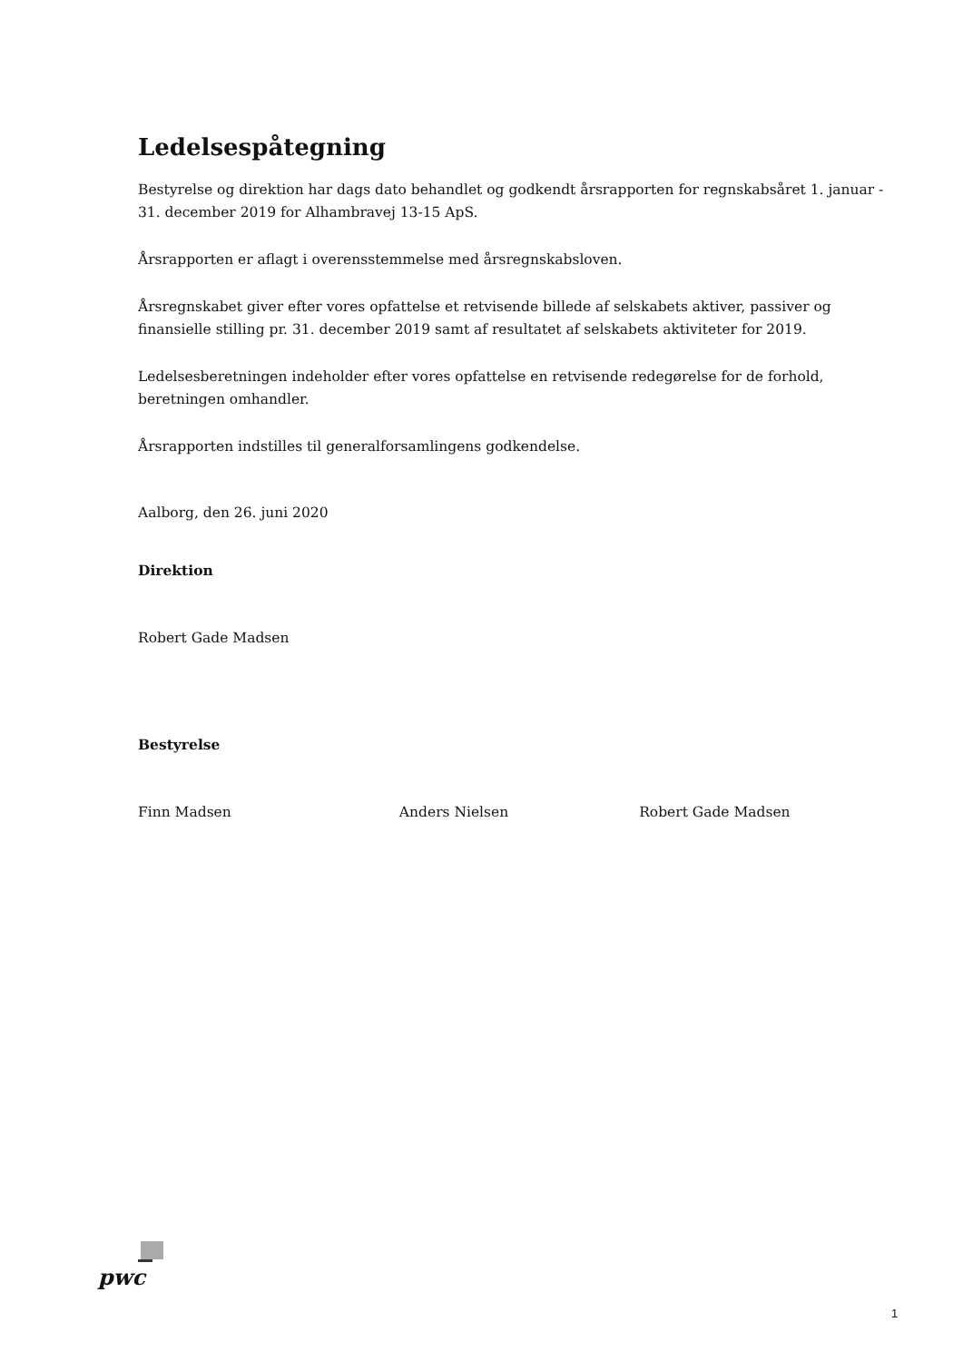Ledelsespåtegning
Bestyrelse og direktion har dags dato behandlet og godkendt årsrapporten for regnskabsåret 1. januar - 31. december 2019 for Alhambravej 13-15 ApS.
Årsrapporten er aflagt i overensstemmelse med årsregnskabsloven.
Årsregnskabet giver efter vores opfattelse et retvisende billede af selskabets aktiver, passiver og finansielle stilling pr. 31. december 2019 samt af resultatet af selskabets aktiviteter for 2019.
Ledelsesberetningen indeholder efter vores opfattelse en retvisende redegørelse for de forhold, beretningen omhandler.
Årsrapporten indstilles til generalforsamlingens godkendelse.
Aalborg, den 26. juni 2020
Direktion
Robert Gade Madsen
Bestyrelse
Finn Madsen Anders Nielsen Robert Gade Madsen
pwc
1